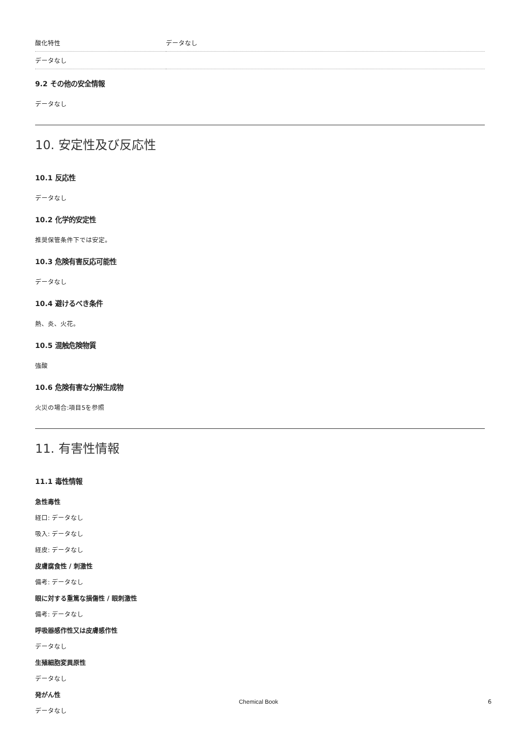| 酸化特性 | データなし |
| データなし | |
9.2 その他の安全情報
データなし
10. 安定性及び反応性
10.1 反応性
データなし
10.2 化学的安定性
推奨保管条件下では安定。
10.3 危険有害反応可能性
データなし
10.4 避けるべき条件
熱、炎、火花。
10.5 混触危険物質
強酸
10.6 危険有害な分解生成物
火災の場合:項目5を参照
11. 有害性情報
11.1 毒性情報
急性毒性
経口: データなし
吸入: データなし
経皮: データなし
皮膚腐食性 / 刺激性
備考: データなし
眼に対する重篤な損傷性 / 眼刺激性
備考: データなし
呼吸器感作性又は皮膚感作性
データなし
生殖細胞変異原性
データなし
発がん性
データなし
Chemical Book 6